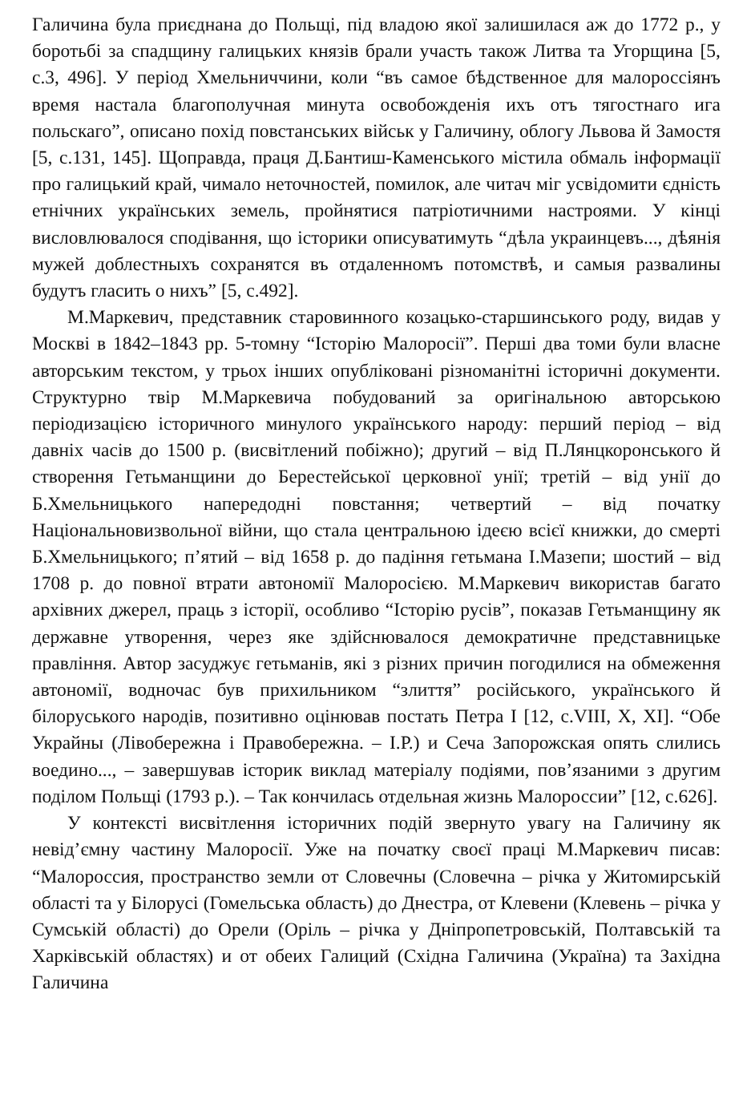Галичина була приєднана до Польщі, під владою якої залишилася аж до 1772 р., у боротьбі за спадщину галицьких князів брали участь також Литва та Угорщина [5, с.3, 496]. У період Хмельниччини, коли “въ самое бѣдственное для малороссіянъ время настала благополучная минута освобожденія ихъ отъ тягостнаго ига польскаго”, описано похід повстанських військ у Галичину, облогу Львова й Замостя [5, с.131, 145]. Щоправда, праця Д.Бантиш-Каменського містила обмаль інформації про галицький край, чимало неточностей, помилок, але читач міг усвідомити єдність етнічних українських земель, пройнятися патріотичними настроями. У кінці висловлювалося сподівання, що історики описуватимуть “дѣла украинцевъ..., дѣянія мужей доблестныхъ сохранятся въ отдаленномъ потомствѣ, и самыя развалины будутъ гласить о нихъ” [5, с.492].
М.Маркевич, представник старовинного козацько-старшинського роду, видав у Москві в 1842–1843 рр. 5-томну “Історію Малоросії”. Перші два томи були власне авторським текстом, у трьох інших опубліковані різноманітні історичні документи. Структурно твір М.Маркевича побудований за оригінальною авторською періодизацією історичного минулого українського народу: перший період – від давніх часів до 1500 р. (висвітлений побіжно); другий – від П.Лянцкоронського й створення Гетьманщини до Берестейської церковної унії; третій – від унії до Б.Хмельницького напередодні повстання; четвертий – від початку Національновизвольної війни, що стала центральною ідеєю всієї книжки, до смерті Б.Хмельницького; п’ятий – від 1658 р. до падіння гетьмана І.Мазепи; шостий – від 1708 р. до повної втрати автономії Малоросією. М.Маркевич використав багато архівних джерел, праць з історії, особливо “Історію русів”, показав Гетьманщину як державне утворення, через яке здійснювалося демократичне представницьке правління. Автор засуджує гетьманів, які з різних причин погодилися на обмеження автономії, водночас був прихильником “злиття” російського, українського й білоруського народів, позитивно оцінював постать Петра І [12, с.VIII, X, XI]. “Обе Украйны (Лівобережна і Правобережна. – І.Р.) и Сеча Запорожская опять слились воедино..., – завершував історик виклад матеріалу подіями, пов’язаними з другим поділом Польщі (1793 р.). – Так кончилась отдельная жизнь Малороссии” [12, с.626].
У контексті висвітлення історичних подій звернуто увагу на Галичину як невід’ємну частину Малоросії. Уже на початку своєї праці М.Маркевич писав: “Малороссия, пространство земли от Словечны (Словечна – річка у Житомирській області та у Білорусі (Гомельська область) до Днестра, от Клевени (Клевень – річка у Сумській області) до Орели (Оріль – річка у Дніпропетровській, Полтавській та Харківській областях) и от обеих Галиций (Східна Галичина (Україна) та Західна Галичина